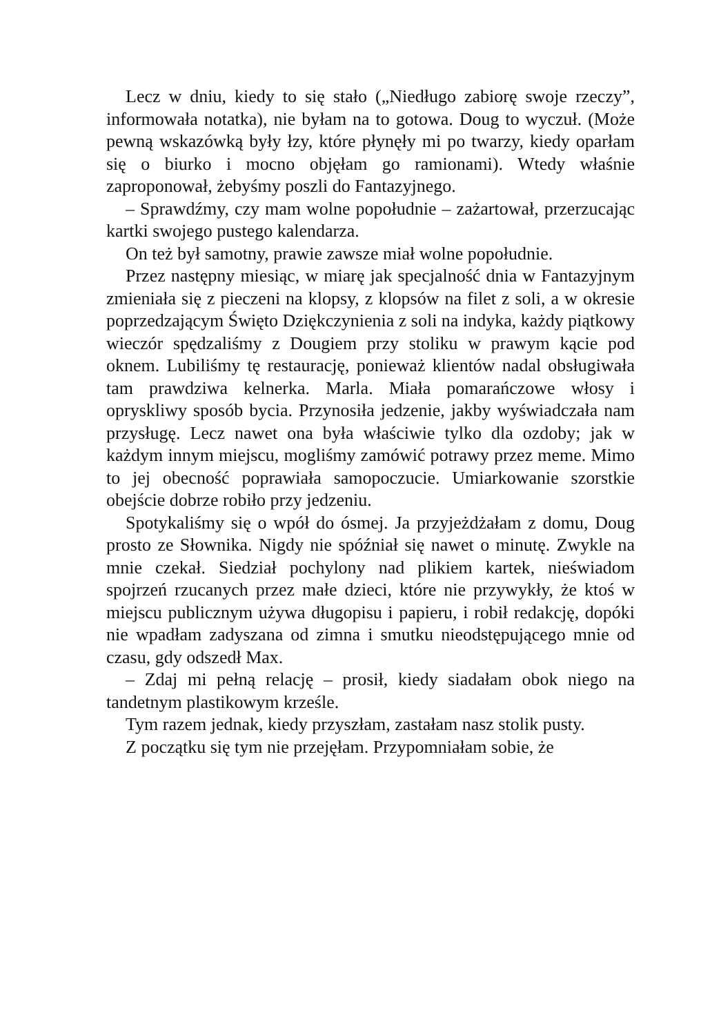Lecz w dniu, kiedy to się stało („Niedługo zabiorę swoje rzeczy”, informowała notatka), nie byłam na to gotowa. Doug to wyczuł. (Może pewną wskazówką były łzy, które płynęły mi po twarzy, kiedy oparłam się o biurko i mocno objęłam go ramionami). Wtedy właśnie zaproponował, żebyśmy poszli do Fantazyjnego.
– Sprawdźmy, czy mam wolne popołudnie – zażartował, przerzucając kartki swojego pustego kalendarza.
On też był samotny, prawie zawsze miał wolne popołudnie.
Przez następny miesiąc, w miarę jak specjalność dnia w Fantazyjnym zmieniała się z pieczeni na klopsy, z klopsów na filet z soli, a w okresie poprzedzającym Święto Dziękczynienia z soli na indyka, każdy piątkowy wieczór spędzaliśmy z Dougiem przy stoliku w prawym kącie pod oknem. Lubiliśmy tę restaurację, ponieważ klientów nadal obsługiwała tam prawdziwa kelnerka. Marla. Miała pomarańczowe włosy i opryskliwy sposób bycia. Przynosiła jedzenie, jakby wyświadczała nam przysługę. Lecz nawet ona była właściwie tylko dla ozdoby; jak w każdym innym miejscu, mogliśmy zamówić potrawy przez meme. Mimo to jej obecność poprawiała samopoczucie. Umiarkowanie szorstkie obejście dobrze robiło przy jedzeniu.
Spotykaliśmy się o wpół do ósmej. Ja przyjeżdżałam z domu, Doug prosto ze Słownika. Nigdy nie spóźniał się nawet o minutę. Zwykle na mnie czekał. Siedział pochylony nad plikiem kartek, nieświadom spojrzeń rzucanych przez małe dzieci, które nie przywykły, że ktoś w miejscu publicznym używa długopisu i papieru, i robił redakcję, dopóki nie wpadłam zadyszana od zimna i smutku nieodstępującego mnie od czasu, gdy odszedł Max.
– Zdaj mi pełną relację – prosił, kiedy siadałam obok niego na tandetnym plastikowym krześle.
Tym razem jednak, kiedy przyszłam, zastałam nasz stolik pusty.
Z początku się tym nie przejęłam. Przypomniałam sobie, że